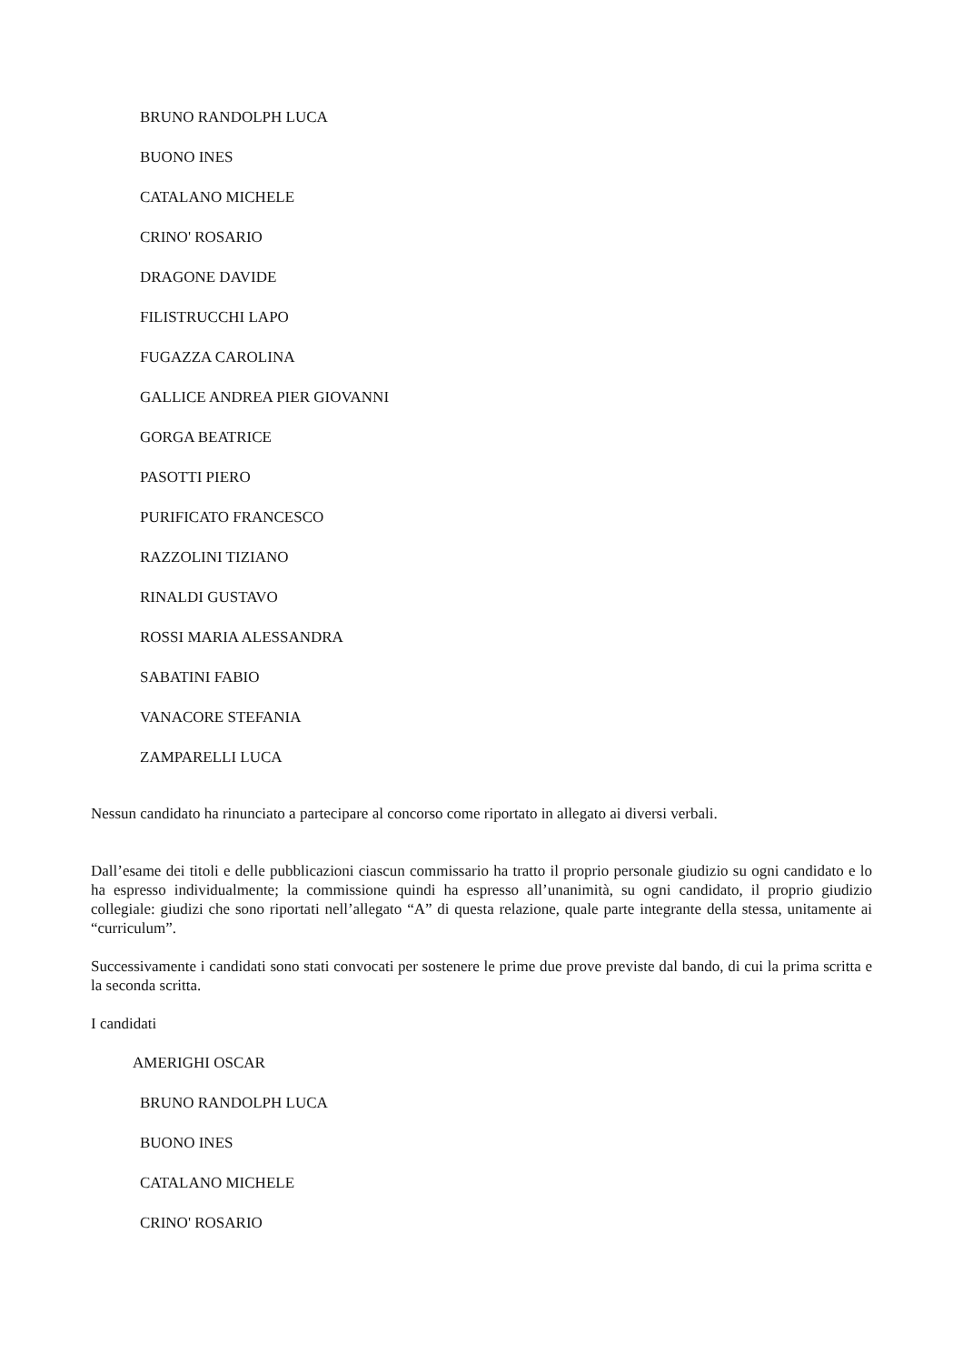BRUNO RANDOLPH LUCA
BUONO INES
CATALANO MICHELE
CRINO' ROSARIO
DRAGONE DAVIDE
FILISTRUCCHI LAPO
FUGAZZA CAROLINA
GALLICE ANDREA PIER GIOVANNI
GORGA BEATRICE
PASOTTI PIERO
PURIFICATO FRANCESCO
RAZZOLINI TIZIANO
RINALDI GUSTAVO
ROSSI MARIA ALESSANDRA
SABATINI FABIO
VANACORE STEFANIA
ZAMPARELLI LUCA
Nessun candidato ha rinunciato a partecipare al concorso come riportato in allegato ai diversi verbali.
Dall’esame dei titoli e delle pubblicazioni ciascun commissario ha tratto il proprio personale giudizio su ogni candidato e lo ha espresso individualmente; la commissione quindi ha espresso all’unanimità, su ogni candidato, il proprio giudizio collegiale: giudizi che sono riportati nell’allegato “A” di questa relazione, quale parte integrante della stessa, unitamente ai “curriculum”.
Successivamente i candidati sono stati convocati per sostenere le prime due prove previste dal bando, di cui la prima scritta e la seconda scritta.
I candidati
AMERIGHI OSCAR
BRUNO RANDOLPH LUCA
BUONO INES
CATALANO MICHELE
CRINO' ROSARIO